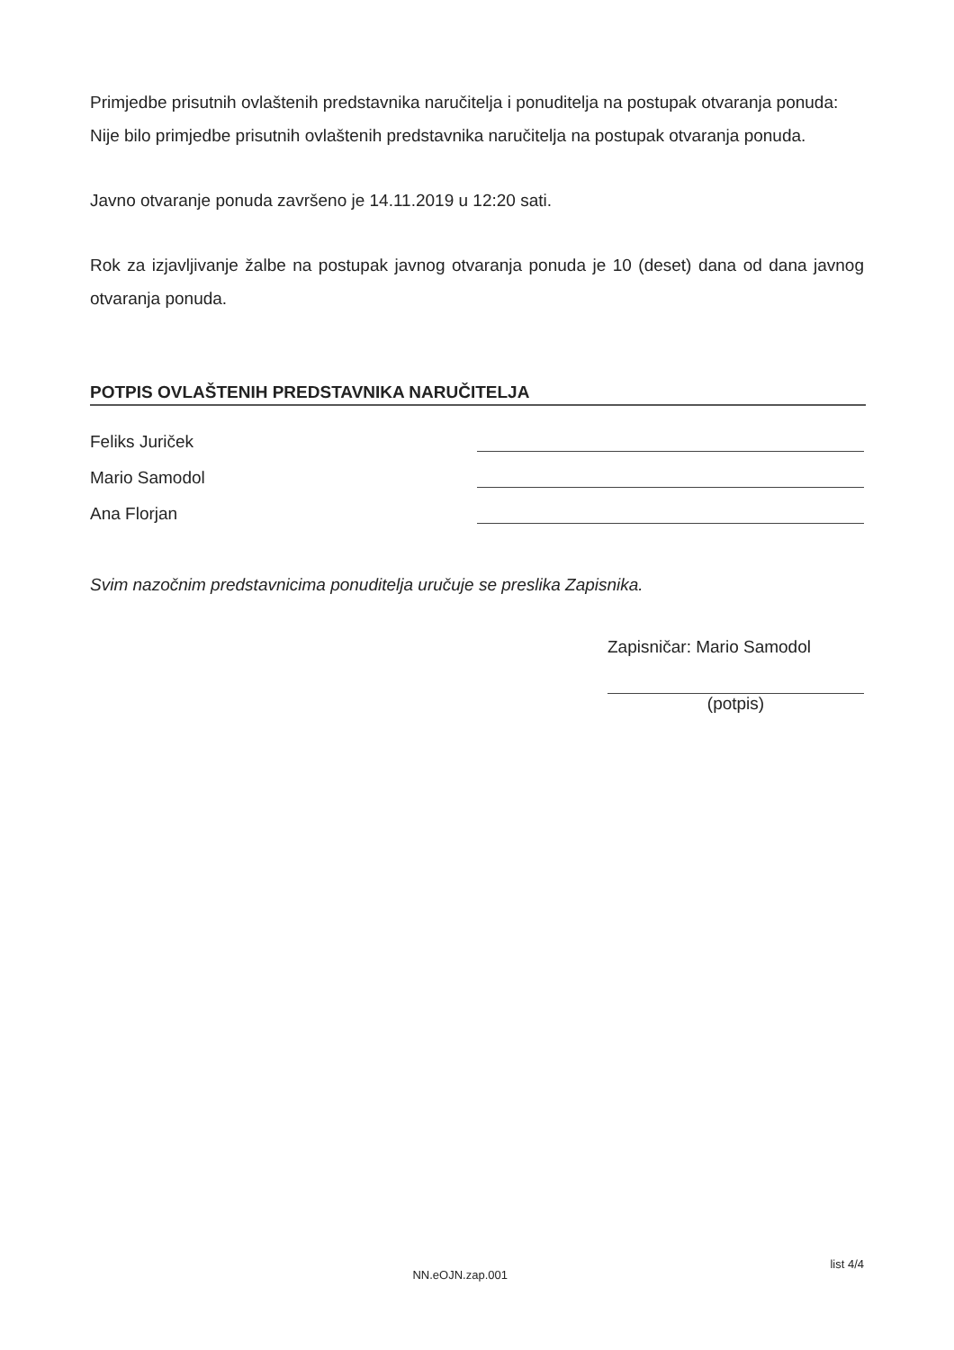Primjedbe prisutnih ovlaštenih predstavnika naručitelja i ponuditelja na postupak otvaranja ponuda:
Nije bilo primjedbe prisutnih ovlaštenih predstavnika naručitelja na postupak otvaranja ponuda.
Javno otvaranje ponuda završeno je 14.11.2019 u 12:20 sati.
Rok za izjavljivanje žalbe na postupak javnog otvaranja ponuda je 10 (deset) dana od dana javnog otvaranja ponuda.
POTPIS OVLAŠTENIH PREDSTAVNIKA NARUČITELJA
Feliks Juriček
Mario Samodol
Ana Florjan
Svim nazočnim predstavnicima ponuditelja uručuje se preslika Zapisnika.
Zapisničar: Mario Samodol
(potpis)
NN.eOJN.zap.001 list 4/4